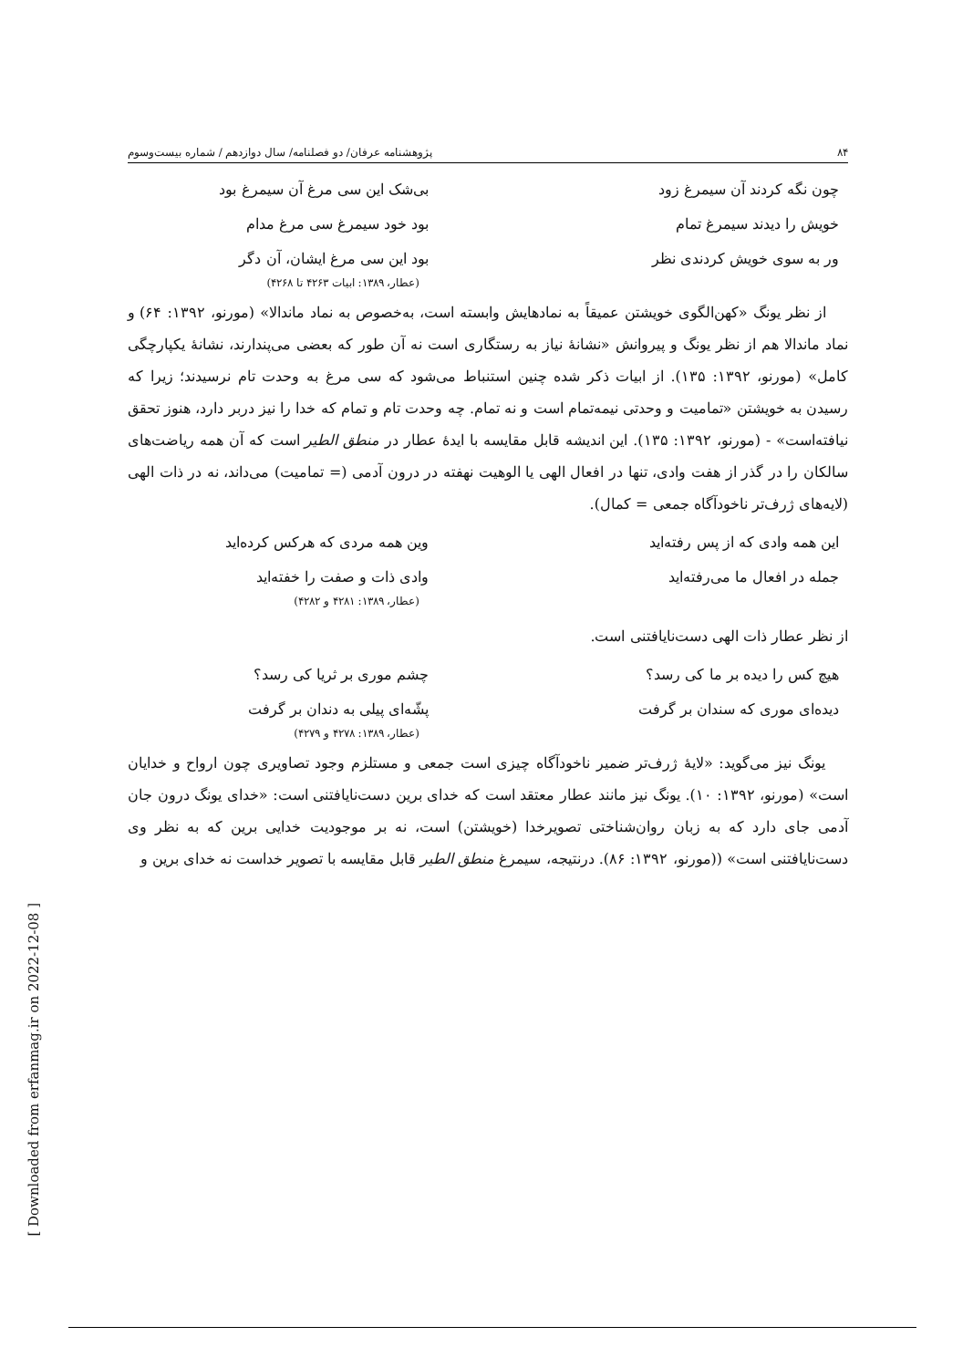۸۴ پژوهشنامه عرفان/ دو فصلنامه/ سال دوازدهم / شماره بیست‌وسوم
چون نگه کردند آن سیمرغ زود بی‌شک این سی مرغ آن سیمرغ بود
خویش را دیدند سیمرغ تمام بود خود سیمرغ سی مرغ مدام
ور به سوی خویش کردندی نظر بود این سی مرغ ایشان، آن دگر
(عطار، ۱۳۸۹: ابیات ۴۲۶۳ تا ۴۲۶۸)
از نظر یونگ «کهن‌الگوی خویشتن عمیقاً به نمادهایش وابسته است، به‌خصوص به نماد ماندالا» (مورنو، ۱۳۹۲: ۶۴) و نماد ماندالا هم از نظر یونگ و پیروانش «نشانهٔ نیاز به رستگاری است نه آن طور که بعضی می‌پندارند، نشانهٔ یکپارچگی کامل» (مورنو، ۱۳۹۲: ۱۳۵). از ابیات ذکر شده چنین استنباط می‌شود که سی مرغ به وحدت تام نرسیدند؛ زیرا که رسیدن به خویشتن «تمامیت و وحدتی نیمه‌تمام است و نه تمام. چه وحدت تام و تمام که خدا را نیز دربر دارد، هنوز تحقق نیافته‌است» - (مورنو، ۱۳۹۲: ۱۳۵). این اندیشه قابل مقایسه با ایدهٔ عطار در منطق الطیر است که آن همه ریاضت‌های سالکان را در گذر از هفت وادی، تنها در افعال الهی یا الوهیت نهفته در درون آدمی (= تمامیت) می‌داند، نه در ذات الهی (لایه‌های ژرف‌تر ناخودآگاه جمعی = کمال).
این همه وادی که از پس رفته‌اید وین همه مردی که هرکس کرده‌اید
جمله در افعال ما می‌رفته‌اید وادی ذات و صفت را خفته‌اید
(عطار، ۱۳۸۹: ۴۲۸۱ و ۴۲۸۲)
از نظر عطار ذات الهی دست‌نایافتنی است.
هیچ کس را دیده بر ما کی رسد؟ چشم موری بر ثریا کی رسد؟
دیده‌ای موری که سندان بر گرفت پشّه‌ای پیلی به دندان بر گرفت
(عطار، ۱۳۸۹: ۴۲۷۸ و ۴۲۷۹)
یونگ نیز می‌گوید: «لایهٔ ژرف‌تر ضمیر ناخودآگاه چیزی است جمعی و مستلزم وجود تصاویری چون ارواح و خدایان است» (مورنو، ۱۳۹۲: ۱۰). یونگ نیز مانند عطار معتقد است که خدای برین دست‌نایافتنی است: «خدای یونگ درون جان آدمی جای دارد که به زبان روان‌شناختی تصویرخدا (خویشتن) است، نه بر موجودیت خدایی برین که به نظر وی دست‌نایافتنی است» ((مورنو، ۱۳۹۲: ۸۶). درنتیجه، سیمرغ منطق الطیر قابل مقایسه با تصویر خداست نه خدای برین و
[ Downloaded from erfanmag.ir on 2022-12-08 ]